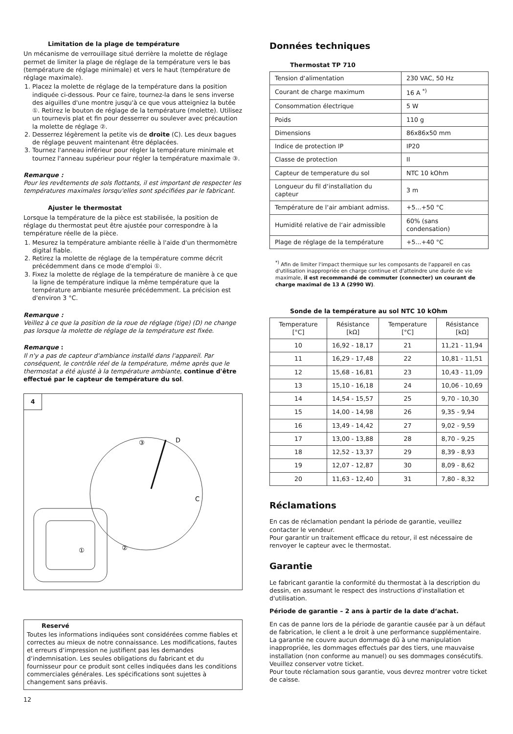Limitation de la plage de température
Un mécanisme de verrouillage situé derrière la molette de réglage permet de limiter la plage de réglage de la température vers le bas (température de réglage minimale) et vers le haut (température de réglage maximale).
1. Placez la molette de réglage de la température dans la position indiquée ci-dessous. Pour ce faire, tournez-la dans le sens inverse des aiguilles d'une montre jusqu'à ce que vous atteigniez la butée ①. Retirez le bouton de réglage de la température (molette). Utilisez un tournevis plat et fin pour desserrer ou soulever avec précaution la molette de réglage ②.
2. Desserrez légèrement la petite vis de droite (C). Les deux bagues de réglage peuvent maintenant être déplacées.
3. Tournez l'anneau inférieur pour régler la température minimale et tournez l'anneau supérieur pour régler la température maximale ③.
Remarque :
Pour les revêtements de sols flottants, il est important de respecter les températures maximales lorsqu'elles sont spécifiées par le fabricant.
Ajuster le thermostat
Lorsque la température de la pièce est stabilisée, la position de réglage du thermostat peut être ajustée pour correspondre à la température réelle de la pièce.
1. Mesurez la température ambiante réelle à l'aide d'un thermomètre digital fiable.
2. Retirez la molette de réglage de la température comme décrit précédemment dans ce mode d'emploi ①.
3. Fixez la molette de réglage de la température de manière à ce que la ligne de température indique la même température que la température ambiante mesurée précédemment. La précision est d'environ 3 °C.
Remarque :
Veillez à ce que la position de la roue de réglage (tige) (D) ne change pas lorsque la molette de réglage de la température est fixée.
Remarque :
Il n'y a pas de capteur d'ambiance installé dans l'appareil. Par conséquent, le contrôle réel de la température, même après que le thermostat a été ajusté à la température ambiante, continue d'être effectué par le capteur de température du sol.
4
D
C
③
②
①
Reservé
Toutes les informations indiquées sont considérées comme fiables et correctes au mieux de notre connaissance. Les modifications, fautes et erreurs d‘impression ne justifient pas les demandes d‘indemnisation. Les seules obligations du fabricant et du fournisseur pour ce produit sont celles indiquées dans les conditions commerciales générales. Les spécifications sont sujettes à changement sans préavis.
12
Données techniques
Thermostat TP 710
| Tension d‘alimentation | 230 VAC, 50 Hz |
| Courant de charge maximum | 16 A <sup>*)</sup> |
| Consommation électrique | 5 W |
| Poids | 110 g |
| Dimensions | 86x86x50 mm |
| Indice de protection IP | IP20 |
| Classe de protection | II |
| Capteur de temperature du sol | NTC 10 kOhm |
| Longueur du fil d‘installation du capteur | 3 m |
| Température de l‘air ambiant admiss. | +5...+50 °C |
| Humidité relative de l‘air admissible | 60% (sans condensation) |
| Plage de réglage de la température | +5...+40 °C |
<sup>*)</sup> Afin de limiter l'impact thermique sur les composants de l'appareil en cas d'utilisation inappropriée en charge continue et d'atteindre une durée de vie maximale, il est recommandé de commuter (connecter) un courant de charge maximal de 13 A (2990 W).
Sonde de la température au sol NTC 10 kOhm
| Temperature [°C] | Résistance [kΩ] | Temperature [°C] | Résistance [kΩ] |
| --- | --- | --- | --- |
| 10 | 16,92 - 18,17 | 21 | 11,21 - 11,94 |
| 11 | 16,29 - 17,48 | 22 | 10,81 - 11,51 |
| 12 | 15,68 - 16,81 | 23 | 10,43 - 11,09 |
| 13 | 15,10 - 16,18 | 24 | 10,06 - 10,69 |
| 14 | 14,54 - 15,57 | 25 | 9,70 - 10,30 |
| 15 | 14,00 - 14,98 | 26 | 9,35 - 9,94 |
| 16 | 13,49 - 14,42 | 27 | 9,02 - 9,59 |
| 17 | 13,00 - 13,88 | 28 | 8,70 - 9,25 |
| 18 | 12,52 - 13,37 | 29 | 8,39 - 8,93 |
| 19 | 12,07 - 12,87 | 30 | 8,09 - 8,62 |
| 20 | 11,63 - 12,40 | 31 | 7,80 - 8,32 |
Réclamations
En cas de réclamation pendant la période de garantie, veuillez contacter le vendeur.
Pour garantir un traitement efficace du retour, il est nécessaire de renvoyer le capteur avec le thermostat.
Garantie
Le fabricant garantie la conformité du thermostat à la description du dessin, en assumant le respect des instructions d'installation et d'utilisation.
Période de garantie – 2 ans à partir de la date d‘achat.
En cas de panne lors de la période de garantie causée par à un défaut de fabrication, le client a le droit à une performance supplémentaire. La garantie ne couvre aucun dommage dû à une manipulation inappropriée, les dommages effectués par des tiers, une mauvaise installation (non conforme au manuel) ou ses dommages consécutifs. Veuillez conserver votre ticket.
Pour toute réclamation sous garantie, vous devrez montrer votre ticket de caisse.